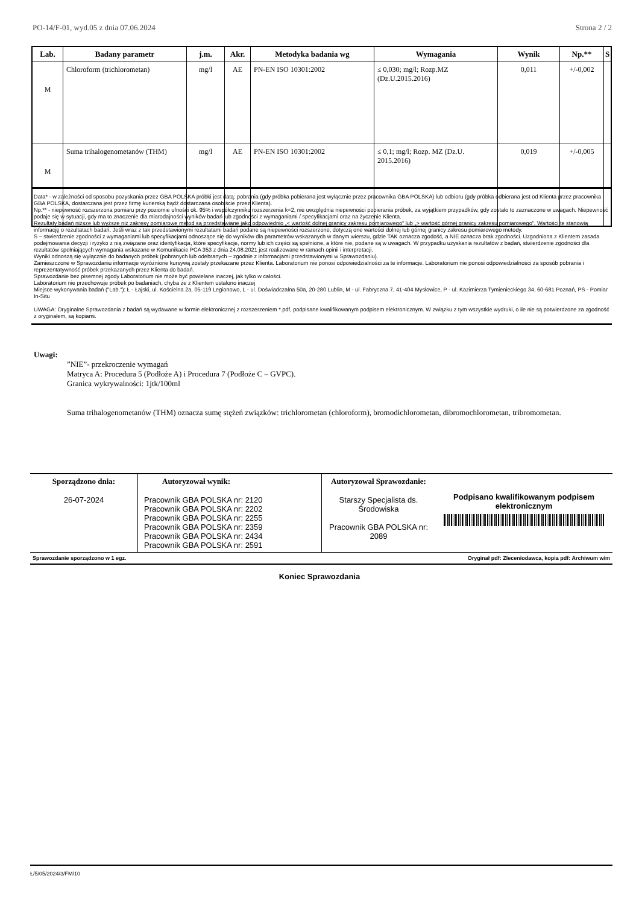PO-14/F-01, wyd.05 z dnia 07.06.2024 Strona 2 / 2
| Lab. | Badany parametr | j.m. | Akr. | Metodyka badania wg | Wymagania | Wynik | Np.** | S |
| --- | --- | --- | --- | --- | --- | --- | --- | --- |
| M | Chloroform (trichlorometan) | mg/l | AE | PN-EN ISO 10301:2002 | ≤ 0,030; mg/l; Rozp.MZ (Dz.U.2015.2016) | 0,011 | +/-0,002 | |
| M | Suma trihalogenometanów (THM) | mg/l | AE | PN-EN ISO 10301:2002 | ≤ 0,1; mg/l; Rozp. MZ (Dz.U. 2015.2016) | 0,019 | +/-0,005 | |
Data* - w zależności od sposobu pozyskania przez GBA POLSKA próbki jest datą: pobrania (gdy próbka pobierana jest wyłącznie przez pracownika GBA POLSKA) lub odbioru (gdy próbka odbierana jest od Klienta przez pracownika GBA POLSKA, dostarczana jest przez firmę kurierską bądź dostarczana osobiście przez Klienta).
Np.** - niepewność rozszerzona pomiaru przy poziomie ufności ok. 95% i współczynniku rozszerzenia k=2, nie uwzględnia niepewności pobierania próbek, za wyjątkiem przypadków, gdy zostało to zaznaczone w uwagach. Niepewność podaje się w sytuacji, gdy ma to znaczenie dla miarodajności wyników badań lub zgodności z wymaganiami / specyfikacjami oraz na życzenie Klienta.
Rezultaty badań niższe lub wyższe niż zakresy pomiarowe metod są przedstawiane jako odpowiednio „< wartość dolnej granicy zakresu pomiarowego” lub „> wartość górnej granicy zakresu pomiarowego”. Wartości te stanowią informację o rezultatach badań. Jeśli wraz z tak przedstawionymi rezultatami badań podane są niepewności rozszerzone, dotyczą one wartości dolnej lub górnej granicy zakresu pomiarowego metody.
S – stwierdzenie zgodności z wymaganiami lub specyfikacjami odnoszące się do wyników dla parametrów wskazanych w danym wierszu, gdzie TAK oznacza zgodość, a NIE oznacza brak zgodności. Uzgodniona z Klientem zasada podejmowania decyzji i ryzyko z nią związane oraz identyfikacja, które specyfikacje, normy lub ich części są spełnione, a które nie, podane są w uwagach. W przypadku uzyskania rezultatów z badań, stwierdzenie zgodności dla rezultatów spełniających wymagania wskazane w Komunikacie PCA 353 z dnia 24.08.2021 jest realizowane w ramach opinii i interpretacji.
Wyniki odnoszą się wyłącznie do badanych próbek (pobranych lub odebranych – zgodnie z informacjami przedstawionymi w Sprawozdaniu).
Zamieszczone w Sprawozdaniu informacje wyróżnione kursywą zostały przekazane przez Klienta. Laboratorium nie ponosi odpowiedzialności za te informacje. Laboratorium nie ponosi odpowiedzialności za sposób pobrania i reprezentatywność próbek przekazanych przez Klienta do badań.
Sprawozdanie bez pisemnej zgody Laboratorium nie może być powielane inaczej, jak tylko w całości.
Laboratorium nie przechowuje próbek po badaniach, chyba że z Klientem ustalono inaczej
Miejsce wykonywania badań ("Lab."): Ł - Łajski, ul. Kościelna 2a, 05-119 Legionowo, L - ul. Doświadczalna 50a, 20-280 Lublin, M - ul. Fabryczna 7, 41-404 Mysłowice, P - ul. Kazimierza Tymienieckiego 34, 60-681 Poznań, PS - Pomiar In-Situ
UWAGA: Oryginalne Sprawozdania z badań są wydawane w formie elektronicznej z rozszerzeniem *.pdf, podpisane kwalifikowanym podpisem elektronicznym. W związku z tym wszystkie wydruki, o ile nie są potwierdzone za zgodność z oryginałem, są kopiami.
Uwagi:
”NIE”- przekroczenie wymagań
Matryca A: Procedura 5 (Podłoże A) i Procedura 7 (Podłoże C – GVPC).
Granica wykrywalności: 1jtk/100ml
Suma trihalogenometanów (THM) oznacza sumę stężeń związków: trichlorometan (chloroform), bromodichlorometan, dibromochlorometan, tribromometan.
| Sporządzono dnia: 26-07-2024 | Autoryzował wynik: Pracownik GBA POLSKA nr: 2120 Pracownik GBA POLSKA nr: 2202 Pracownik GBA POLSKA nr: 2255 Pracownik GBA POLSKA nr: 2359 Pracownik GBA POLSKA nr: 2434 Pracownik GBA POLSKA nr: 2591 | Autoryzował Sprawozdanie: Starszy Specjalista ds. Środowiska Pracownik GBA POLSKA nr: 2089 | Podpisano kwalifikowanym podpisem elektronicznym |
| Sprawozdanie sporządzono w 1 egz. | | Oryginał pdf: Zleceniodawca, kopia pdf: Archiwum w/m | |
Koniec Sprawozdania
Ł/5/05/2024/3/FM/10